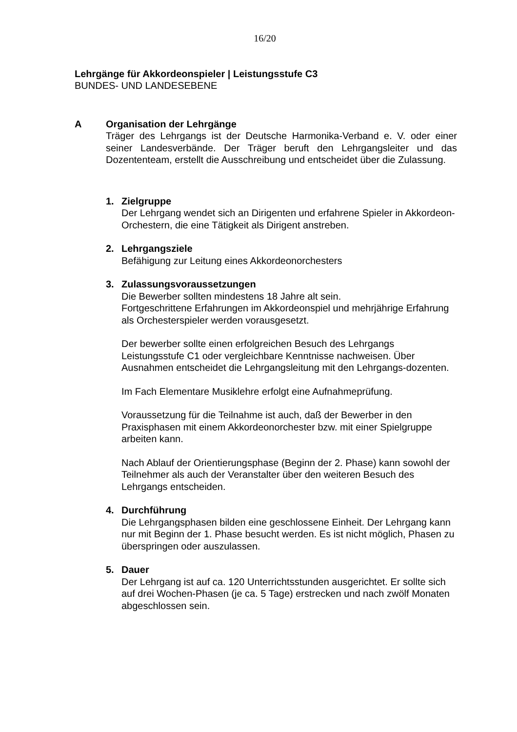16/20
Lehrgänge für Akkordeonspieler | Leistungsstufe C3
BUNDES- UND LANDESEBENE
A Organisation der Lehrgänge
Träger des Lehrgangs ist der Deutsche Harmonika-Verband e. V. oder einer seiner Landesverbände. Der Träger beruft den Lehrgangsleiter und das Dozententeam, erstellt die Ausschreibung und entscheidet über die Zulassung.
1. Zielgruppe
Der Lehrgang wendet sich an Dirigenten und erfahrene Spieler in Akkordeon-Orchestern, die eine Tätigkeit als Dirigent anstreben.
2. Lehrgangsziele
Befähigung zur Leitung eines Akkordeonorchesters
3. Zulassungsvoraussetzungen
Die Bewerber sollten mindestens 18 Jahre alt sein.
Fortgeschrittene Erfahrungen im Akkordeonspiel und mehrjährige Erfahrung als Orchesterspieler werden vorausgesetzt.
Der bewerber sollte einen erfolgreichen Besuch des Lehrgangs Leistungsstufe C1 oder vergleichbare Kenntnisse nachweisen. Über Ausnahmen entscheidet die Lehrgangsleitung mit den Lehrgangs-dozenten.
Im Fach Elementare Musiklehre erfolgt eine Aufnahmeprüfung.
Voraussetzung für die Teilnahme ist auch, daß der Bewerber in den Praxisphasen mit einem Akkordeonorchester bzw. mit einer Spielgruppe arbeiten kann.
Nach Ablauf der Orientierungsphase (Beginn der 2. Phase) kann sowohl der Teilnehmer als auch der Veranstalter über den weiteren Besuch des Lehrgangs entscheiden.
4. Durchführung
Die Lehrgangsphasen bilden eine geschlossene Einheit. Der Lehrgang kann nur mit Beginn der 1. Phase besucht werden. Es ist nicht möglich, Phasen zu überspringen oder auszulassen.
5. Dauer
Der Lehrgang ist auf ca. 120 Unterrichtsstunden ausgerichtet. Er sollte sich auf drei Wochen-Phasen (je ca. 5 Tage) erstrecken und nach zwölf Monaten abgeschlossen sein.